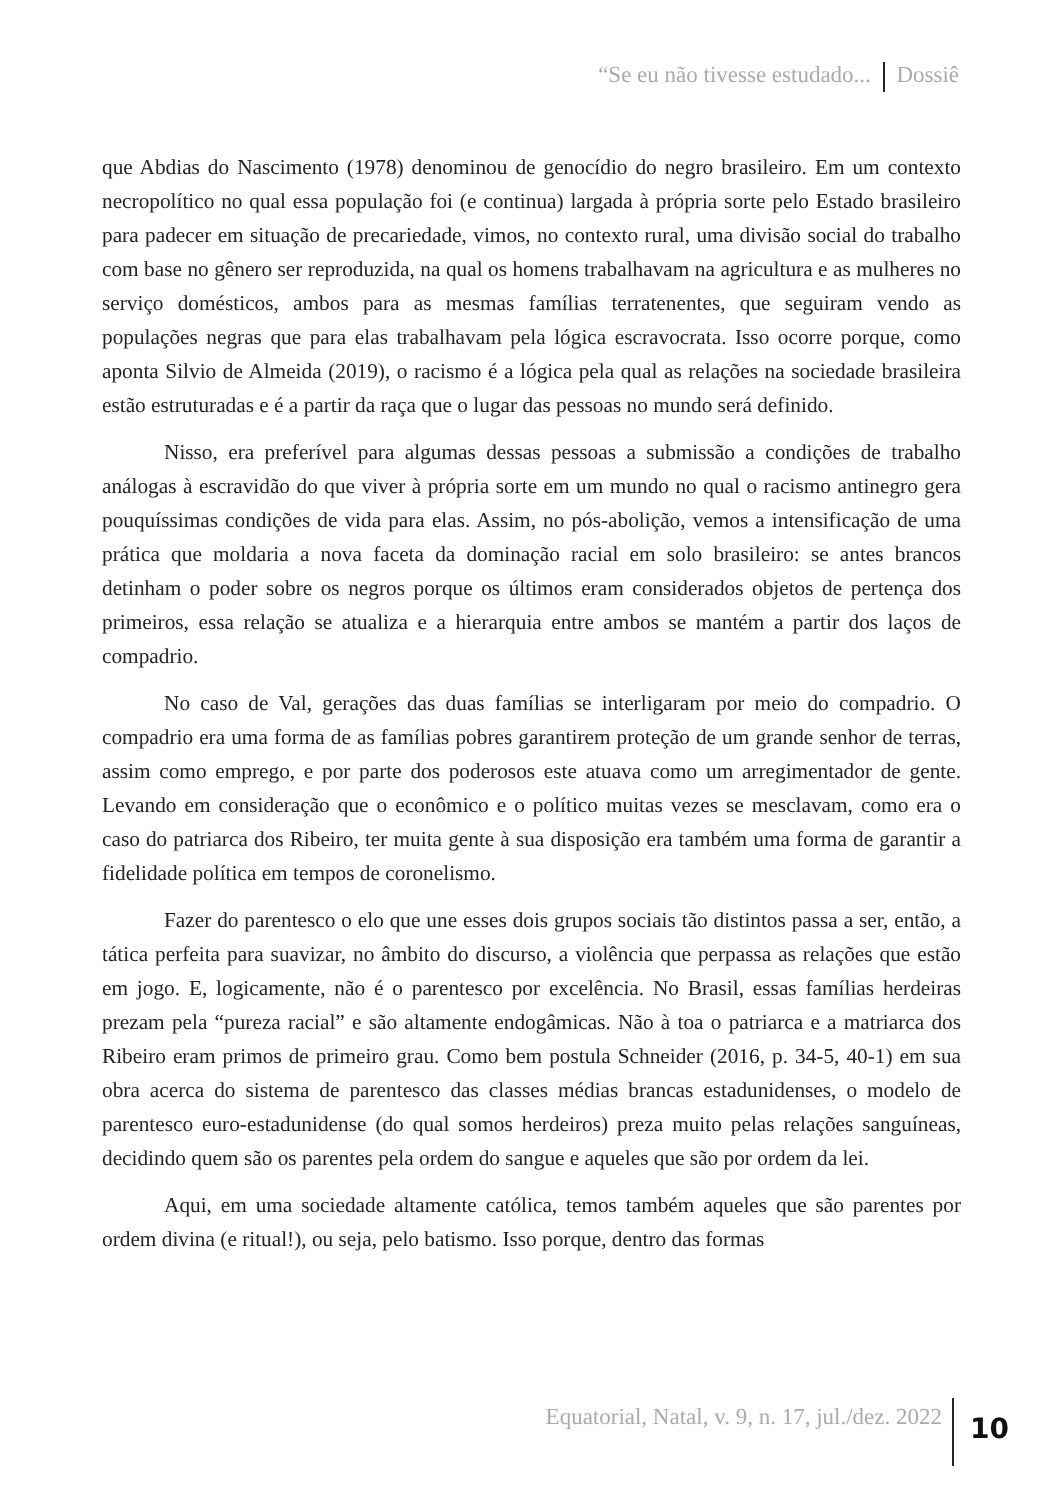“Se eu não tivesse estudado... Dossiê
que Abdias do Nascimento (1978) denominou de genocídio do negro brasileiro. Em um contexto necropolítico no qual essa população foi (e continua) largada à própria sorte pelo Estado brasileiro para padecer em situação de precariedade, vimos, no contexto rural, uma divisão social do trabalho com base no gênero ser reproduzida, na qual os homens trabalhavam na agricultura e as mulheres no serviço domésticos, ambos para as mesmas famílias terratenentes, que seguiram vendo as populações negras que para elas trabalhavam pela lógica escravocrata. Isso ocorre porque, como aponta Silvio de Almeida (2019), o racismo é a lógica pela qual as relações na sociedade brasileira estão estruturadas e é a partir da raça que o lugar das pessoas no mundo será definido.
Nisso, era preferível para algumas dessas pessoas a submissão a condições de trabalho análogas à escravidão do que viver à própria sorte em um mundo no qual o racismo antinegro gera pouquíssimas condições de vida para elas. Assim, no pós-abolição, vemos a intensificação de uma prática que moldaria a nova faceta da dominação racial em solo brasileiro: se antes brancos detinham o poder sobre os negros porque os últimos eram considerados objetos de pertença dos primeiros, essa relação se atualiza e a hierarquia entre ambos se mantém a partir dos laços de compadrio.
No caso de Val, gerações das duas famílias se interligaram por meio do compadrio. O compadrio era uma forma de as famílias pobres garantirem proteção de um grande senhor de terras, assim como emprego, e por parte dos poderosos este atuava como um arregimentador de gente. Levando em consideração que o econômico e o político muitas vezes se mesclavam, como era o caso do patriarca dos Ribeiro, ter muita gente à sua disposição era também uma forma de garantir a fidelidade política em tempos de coronelismo.
Fazer do parentesco o elo que une esses dois grupos sociais tão distintos passa a ser, então, a tática perfeita para suavizar, no âmbito do discurso, a violência que perpassa as relações que estão em jogo. E, logicamente, não é o parentesco por excelência. No Brasil, essas famílias herdeiras prezam pela “pureza racial” e são altamente endogâmicas. Não à toa o patriarca e a matriarca dos Ribeiro eram primos de primeiro grau. Como bem postula Schneider (2016, p. 34-5, 40-1) em sua obra acerca do sistema de parentesco das classes médias brancas estadunidenses, o modelo de parentesco euro-estadunidense (do qual somos herdeiros) preza muito pelas relações sanguíneas, decidindo quem são os parentes pela ordem do sangue e aqueles que são por ordem da lei.
Aqui, em uma sociedade altamente católica, temos também aqueles que são parentes por ordem divina (e ritual!), ou seja, pelo batismo. Isso porque, dentro das formas
Equatorial, Natal, v. 9, n. 17, jul./dez. 2022 10